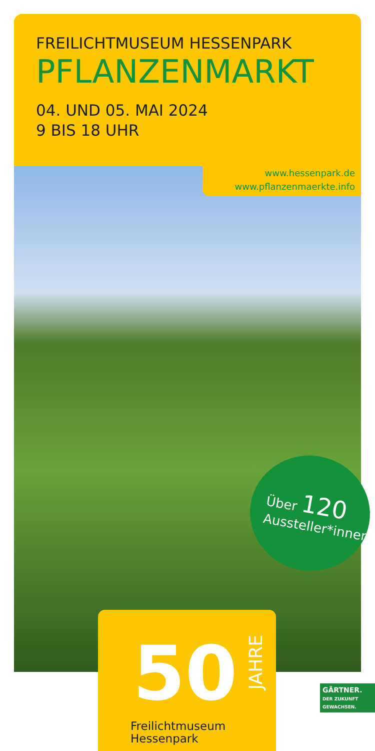FREILICHTMUSEUM HESSENPARK
PFLANZENMARKT
04. UND 05. MAI 2024
9 BIS 18 UHR
www.hessenpark.de
www.pflanzenmaerkte.info
Über 120
Aussteller*innen
50
JAHRE
Freilichtmuseum
Hessenpark
GÄRTNER.
DER ZUKUNFT GEWACHSEN.